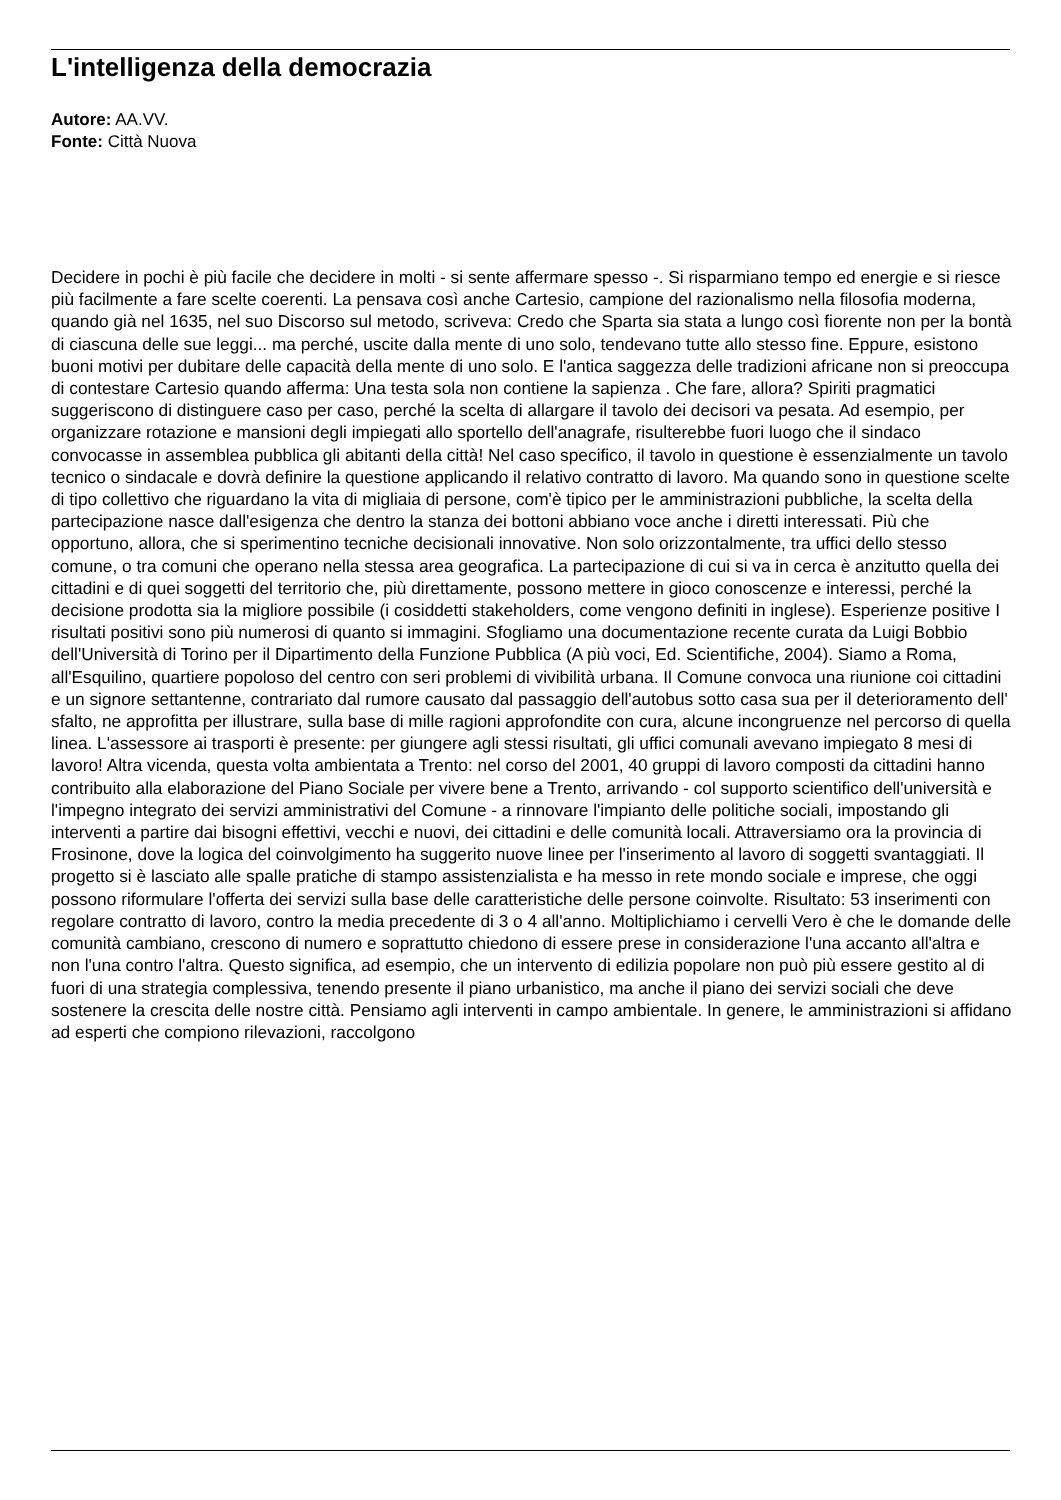L'intelligenza della democrazia
Autore: AA.VV.
Fonte: Città Nuova
Decidere in pochi è più facile che decidere in molti - si sente affermare spesso -. Si risparmiano tempo ed energie e si riesce più facilmente a fare scelte coerenti. La pensava così anche Cartesio, campione del razionalismo nella filosofia moderna, quando già nel 1635, nel suo Discorso sul metodo, scriveva: Credo che Sparta sia stata a lungo così fiorente non per la bontà di ciascuna delle sue leggi... ma perché, uscite dalla mente di uno solo, tendevano tutte allo stesso fine. Eppure, esistono buoni motivi per dubitare delle capacità della mente di uno solo. E l'antica saggezza delle tradizioni africane non si preoccupa di contestare Cartesio quando afferma: Una testa sola non contiene la sapienza . Che fare, allora? Spiriti pragmatici suggeriscono di distinguere caso per caso, perché la scelta di allargare il tavolo dei decisori va pesata. Ad esempio, per organizzare rotazione e mansioni degli impiegati allo sportello dell'anagrafe, risulterebbe fuori luogo che il sindaco convocasse in assemblea pubblica gli abitanti della città! Nel caso specifico, il tavolo in questione è essenzialmente un tavolo tecnico o sindacale e dovrà definire la questione applicando il relativo contratto di lavoro. Ma quando sono in questione scelte di tipo collettivo che riguardano la vita di migliaia di persone, com'è tipico per le amministrazioni pubbliche, la scelta della partecipazione nasce dall'esigenza che dentro la stanza dei bottoni abbiano voce anche i diretti interessati. Più che opportuno, allora, che si sperimentino tecniche decisionali innovative. Non solo orizzontalmente, tra uffici dello stesso comune, o tra comuni che operano nella stessa area geografica. La partecipazione di cui si va in cerca è anzitutto quella dei cittadini e di quei soggetti del territorio che, più direttamente, possono mettere in gioco conoscenze e interessi, perché la decisione prodotta sia la migliore possibile (i cosiddetti stakeholders, come vengono definiti in inglese). Esperienze positive I risultati positivi sono più numerosi di quanto si immagini. Sfogliamo una documentazione recente curata da Luigi Bobbio dell'Università di Torino per il Dipartimento della Funzione Pubblica (A più voci, Ed. Scientifiche, 2004). Siamo a Roma, all'Esquilino, quartiere popoloso del centro con seri problemi di vivibilità urbana. Il Comune convoca una riunione coi cittadini e un signore settantenne, contrariato dal rumore causato dal passaggio dell'autobus sotto casa sua per il deterioramento dell' sfalto, ne approfitta per illustrare, sulla base di mille ragioni approfondite con cura, alcune incongruenze nel percorso di quella linea. L'assessore ai trasporti è presente: per giungere agli stessi risultati, gli uffici comunali avevano impiegato 8 mesi di lavoro! Altra vicenda, questa volta ambientata a Trento: nel corso del 2001, 40 gruppi di lavoro composti da cittadini hanno contribuito alla elaborazione del Piano Sociale per vivere bene a Trento, arrivando - col supporto scientifico dell'università e l'impegno integrato dei servizi amministrativi del Comune - a rinnovare l'impianto delle politiche sociali, impostando gli interventi a partire dai bisogni effettivi, vecchi e nuovi, dei cittadini e delle comunità locali. Attraversiamo ora la provincia di Frosinone, dove la logica del coinvolgimento ha suggerito nuove linee per l'inserimento al lavoro di soggetti svantaggiati. Il progetto si è lasciato alle spalle pratiche di stampo assistenzialista e ha messo in rete mondo sociale e imprese, che oggi possono riformulare l'offerta dei servizi sulla base delle caratteristiche delle persone coinvolte. Risultato: 53 inserimenti con regolare contratto di lavoro, contro la media precedente di 3 o 4 all'anno. Moltiplichiamo i cervelli Vero è che le domande delle comunità cambiano, crescono di numero e soprattutto chiedono di essere prese in considerazione l'una accanto all'altra e non l'una contro l'altra. Questo significa, ad esempio, che un intervento di edilizia popolare non può più essere gestito al di fuori di una strategia complessiva, tenendo presente il piano urbanistico, ma anche il piano dei servizi sociali che deve sostenere la crescita delle nostre città. Pensiamo agli interventi in campo ambientale. In genere, le amministrazioni si affidano ad esperti che compiono rilevazioni, raccolgono